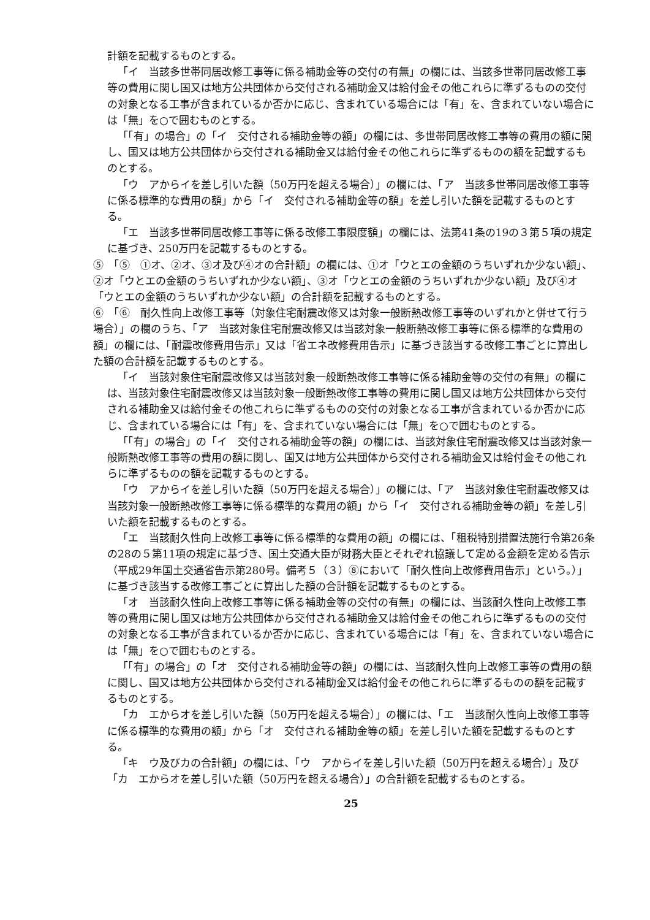計額を記載するものとする。
「イ　当該多世帯同居改修工事等に係る補助金等の交付の有無」の欄には、当該多世帯同居改修工事等の費用に関し国又は地方公共団体から交付される補助金又は給付金その他これらに準ずるものの交付の対象となる工事が含まれているか否かに応じ、含まれている場合には「有」を、含まれていない場合には「無」を○で囲むものとする。
「「有」の場合」の「イ　交付される補助金等の額」の欄には、多世帯同居改修工事等の費用の額に関し、国又は地方公共団体から交付される補助金又は給付金その他これらに準ずるものの額を記載するものとする。
「ウ　アからイを差し引いた額（50万円を超える場合）」の欄には、「ア　当該多世帯同居改修工事等に係る標準的な費用の額」から「イ　交付される補助金等の額」を差し引いた額を記載するものとする。
「エ　当該多世帯同居改修工事等に係る改修工事限度額」の欄には、法第41条の19の３第５項の規定に基づき、250万円を記載するものとする。
⑤　「⑤　①オ、②オ、③オ及び④オの合計額」の欄には、①オ「ウとエの金額のうちいずれか少ない額」、②オ「ウとエの金額のうちいずれか少ない額」、③オ「ウとエの金額のうちいずれか少ない額」及び④オ「ウとエの金額のうちいずれか少ない額」の合計額を記載するものとする。
⑥　「⑥　耐久性向上改修工事等（対象住宅耐震改修又は対象一般断熱改修工事等のいずれかと併せて行う場合）」の欄のうち、「ア　当該対象住宅耐震改修又は当該対象一般断熱改修工事等に係る標準的な費用の額」の欄には、「耐震改修費用告示」又は「省エネ改修費用告示」に基づき該当する改修工事ごとに算出した額の合計額を記載するものとする。
「イ　当該対象住宅耐震改修又は当該対象一般断熱改修工事等に係る補助金等の交付の有無」の欄には、当該対象住宅耐震改修又は当該対象一般断熱改修工事等の費用に関し国又は地方公共団体から交付される補助金又は給付金その他これらに準ずるものの交付の対象となる工事が含まれているか否かに応じ、含まれている場合には「有」を、含まれていない場合には「無」を○で囲むものとする。
「「有」の場合」の「イ　交付される補助金等の額」の欄には、当該対象住宅耐震改修又は当該対象一般断熱改修工事等の費用の額に関し、国又は地方公共団体から交付される補助金又は給付金その他これらに準ずるものの額を記載するものとする。
「ウ　アからイを差し引いた額（50万円を超える場合）」の欄には、「ア　当該対象住宅耐震改修又は当該対象一般断熱改修工事等に係る標準的な費用の額」から「イ　交付される補助金等の額」を差し引いた額を記載するものとする。
「エ　当該耐久性向上改修工事等に係る標準的な費用の額」の欄には、「租税特別措置法施行令第26条の28の５第11項の規定に基づき、国土交通大臣が財務大臣とそれぞれ協議して定める金額を定める告示（平成29年国土交通省告示第280号。備考５（３）⑧において「耐久性向上改修費用告示」という。）」に基づき該当する改修工事ごとに算出した額の合計額を記載するものとする。
「オ　当該耐久性向上改修工事等に係る補助金等の交付の有無」の欄には、当該耐久性向上改修工事等の費用に関し国又は地方公共団体から交付される補助金又は給付金その他これらに準ずるものの交付の対象となる工事が含まれているか否かに応じ、含まれている場合には「有」を、含まれていない場合には「無」を○で囲むものとする。
「「有」の場合」の「オ　交付される補助金等の額」の欄には、当該耐久性向上改修工事等の費用の額に関し、国又は地方公共団体から交付される補助金又は給付金その他これらに準ずるものの額を記載するものとする。
「カ　エからオを差し引いた額（50万円を超える場合）」の欄には、「エ　当該耐久性向上改修工事等に係る標準的な費用の額」から「オ　交付される補助金等の額」を差し引いた額を記載するものとする。
「キ　ウ及びカの合計額」の欄には、「ウ　アからイを差し引いた額（50万円を超える場合）」及び「カ　エからオを差し引いた額（50万円を超える場合）」の合計額を記載するものとする。
25